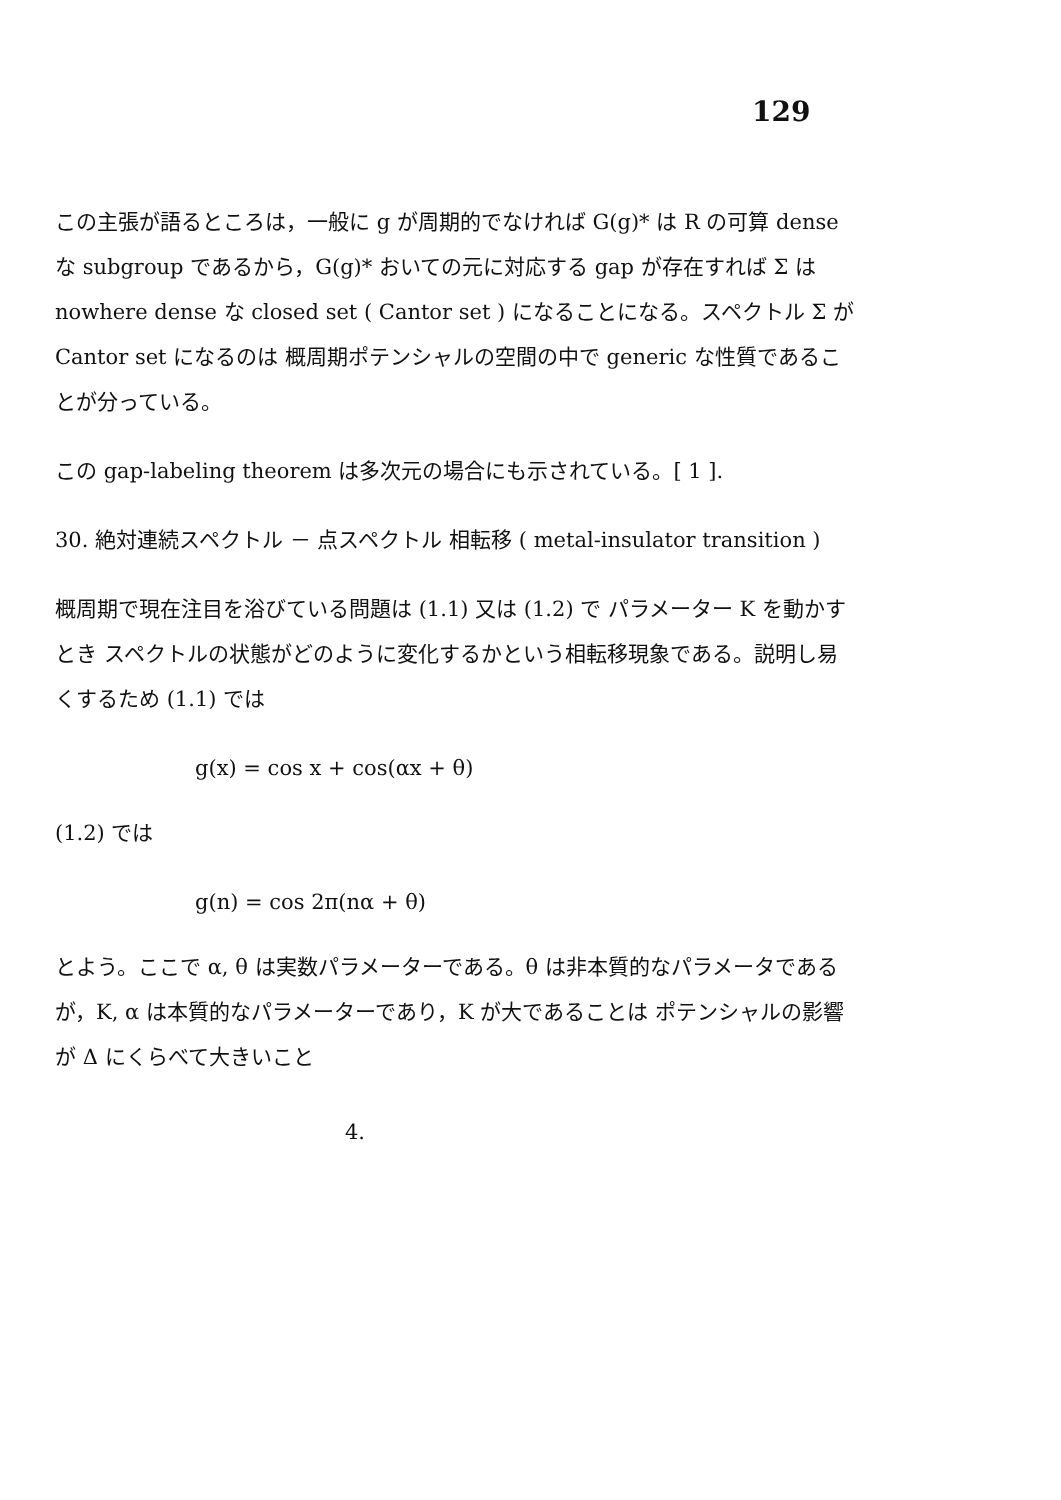129
この主張が語るところは，一般に g が周期的でなければ G(g)* は R の可算 dense な subgroup であるから，G(g)* おいての元に対応する gap が存在すれば Σ は nowhere dense な closed set ( Cantor set ) になることになる。スペクトル Σ が Cantor set になるのは 概周期ポテンシャルの空間の中で generic な性質であることが分っている。
この gap-labeling theorem は多次元の場合にも示されている。[ 1 ].
30. 絶対連続スペクトル － 点スペクトル 相転移 ( metal-insulator transition )
概周期で現在注目を浴びている問題は (1.1) 又は (1.2) で パラメーター K を動かすとき スペクトルの状態がどのように変化するかという相転移現象である。説明し易くするため (1.1) では
g(x) = cos x + cos(αx + θ)
(1.2) では
g(n) = cos 2π(nα + θ)
とよう。ここで α, θ は実数パラメーターである。θ は非本質的なパラメータであるが，K, α は本質的なパラメーターであり，K が大であることは ポテンシャルの影響が Δ にくらべて大きいこと
4.